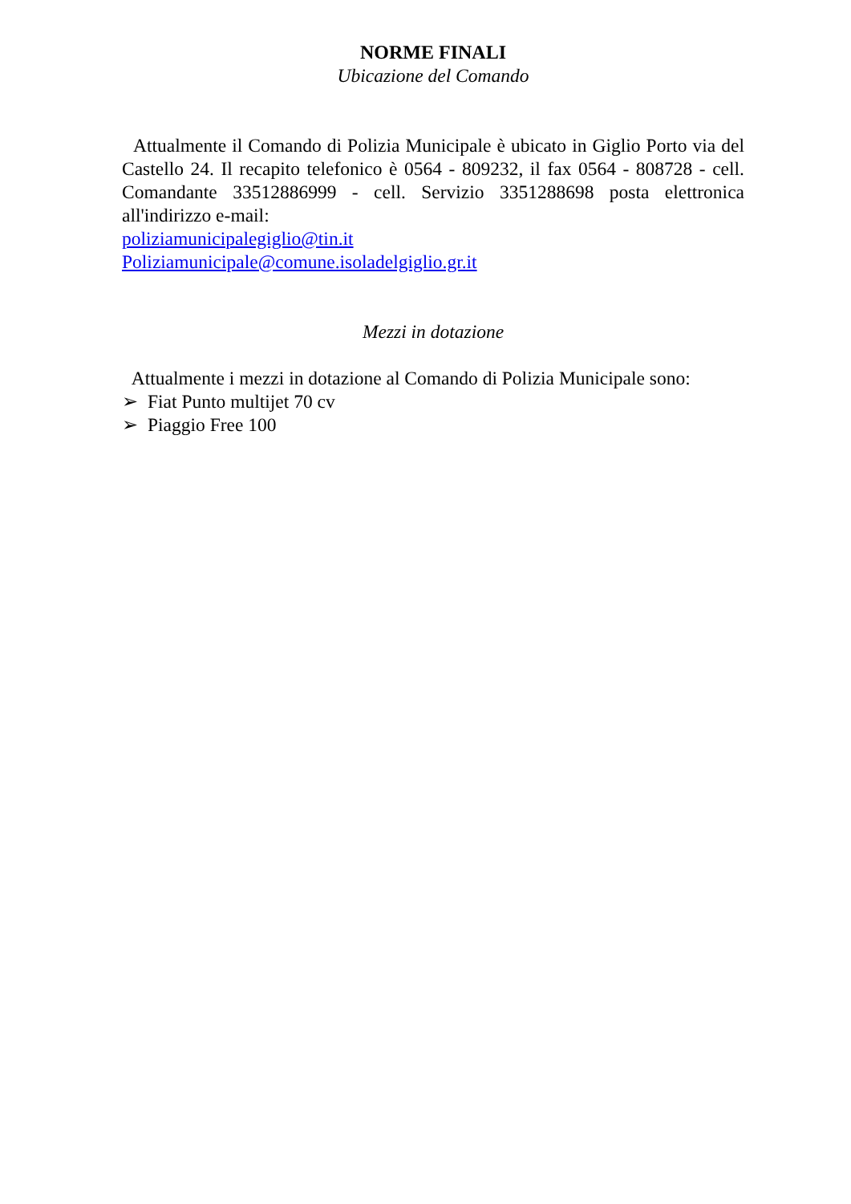NORME FINALI
Ubicazione del Comando
Attualmente il Comando di Polizia Municipale è ubicato in Giglio Porto via del Castello 24. Il recapito telefonico è 0564 - 809232, il fax 0564 - 808728 - cell. Comandante 33512886999 - cell. Servizio 3351288698 posta elettronica all'indirizzo e-mail:
poliziamunicipalegiglio@tin.it
Poliziamunicipale@comune.isoladelgiglio.gr.it
Mezzi in dotazione
Attualmente i mezzi in dotazione al Comando di Polizia Municipale sono:
➢ Fiat Punto multijet 70 cv
➢ Piaggio Free 100